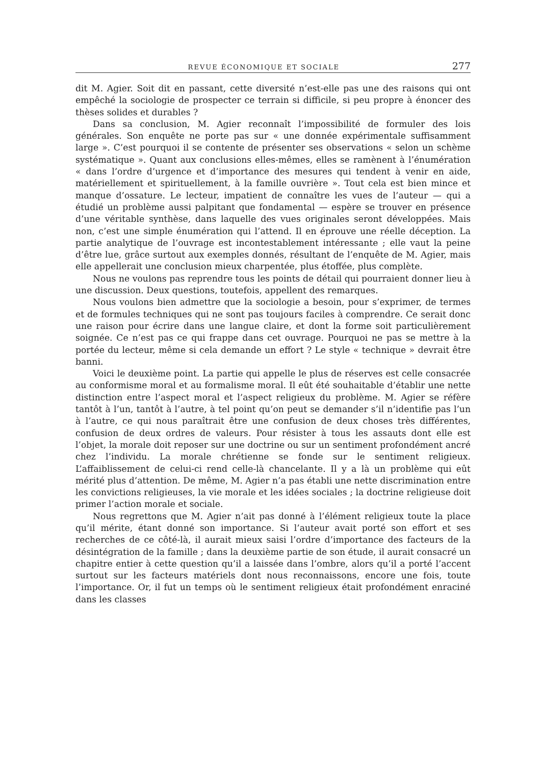REVUE ÉCONOMIQUE ET SOCIALE 277
dit M. Agier. Soit dit en passant, cette diversité n’est-elle pas une des raisons qui ont empêché la sociologie de prospecter ce terrain si difficile, si peu propre à énoncer des thèses solides et durables ?
Dans sa conclusion, M. Agier reconnaît l’impossibilité de formuler des lois générales. Son enquête ne porte pas sur « une donnée expérimentale suffisamment large ». C’est pourquoi il se contente de présenter ses observations « selon un schème systématique ». Quant aux conclusions elles-mêmes, elles se ramènent à l’énumération « dans l’ordre d’urgence et d’importance des mesures qui tendent à venir en aide, matériellement et spirituellement, à la famille ouvrière ». Tout cela est bien mince et manque d’ossature. Le lecteur, impatient de connaître les vues de l’auteur — qui a étudié un problème aussi palpitant que fondamental — espère se trouver en présence d’une véritable synthèse, dans laquelle des vues originales seront développées. Mais non, c’est une simple énumération qui l’attend. Il en éprouve une réelle déception. La partie analytique de l’ouvrage est incontestablement intéressante ; elle vaut la peine d’être lue, grâce surtout aux exemples donnés, résultant de l’enquête de M. Agier, mais elle appellerait une conclusion mieux charpentée, plus étoffée, plus complète.
Nous ne voulons pas reprendre tous les points de détail qui pourraient donner lieu à une discussion. Deux questions, toutefois, appellent des remarques.
Nous voulons bien admettre que la sociologie a besoin, pour s’exprimer, de termes et de formules techniques qui ne sont pas toujours faciles à comprendre. Ce serait donc une raison pour écrire dans une langue claire, et dont la forme soit particulièrement soignée. Ce n’est pas ce qui frappe dans cet ouvrage. Pourquoi ne pas se mettre à la portée du lecteur, même si cela demande un effort ? Le style « technique » devrait être banni.
Voici le deuxième point. La partie qui appelle le plus de réserves est celle consacrée au conformisme moral et au formalisme moral. Il eût été souhaitable d’établir une nette distinction entre l’aspect moral et l’aspect religieux du problème. M. Agier se réfère tantôt à l’un, tantôt à l’autre, à tel point qu’on peut se demander s’il n’identifie pas l’un à l’autre, ce qui nous paraîtrait être une confusion de deux choses très différentes, confusion de deux ordres de valeurs. Pour résister à tous les assauts dont elle est l’objet, la morale doit reposer sur une doctrine ou sur un sentiment profondément ancré chez l’individu. La morale chrétienne se fonde sur le sentiment religieux. L’affaiblissement de celui-ci rend celle-là chancelante. Il y a là un problème qui eût mérité plus d’attention. De même, M. Agier n’a pas établi une nette discrimination entre les convictions religieuses, la vie morale et les idées sociales ; la doctrine religieuse doit primer l’action morale et sociale.
Nous regrettons que M. Agier n’ait pas donné à l’élément religieux toute la place qu’il mérite, étant donné son importance. Si l’auteur avait porté son effort et ses recherches de ce côté-là, il aurait mieux saisi l’ordre d’importance des facteurs de la désintégration de la famille ; dans la deuxième partie de son étude, il aurait consacré un chapitre entier à cette question qu’il a laissée dans l’ombre, alors qu’il a porté l’accent surtout sur les facteurs matériels dont nous reconnaissons, encore une fois, toute l’importance. Or, il fut un temps où le sentiment religieux était profondément enraciné dans les classes